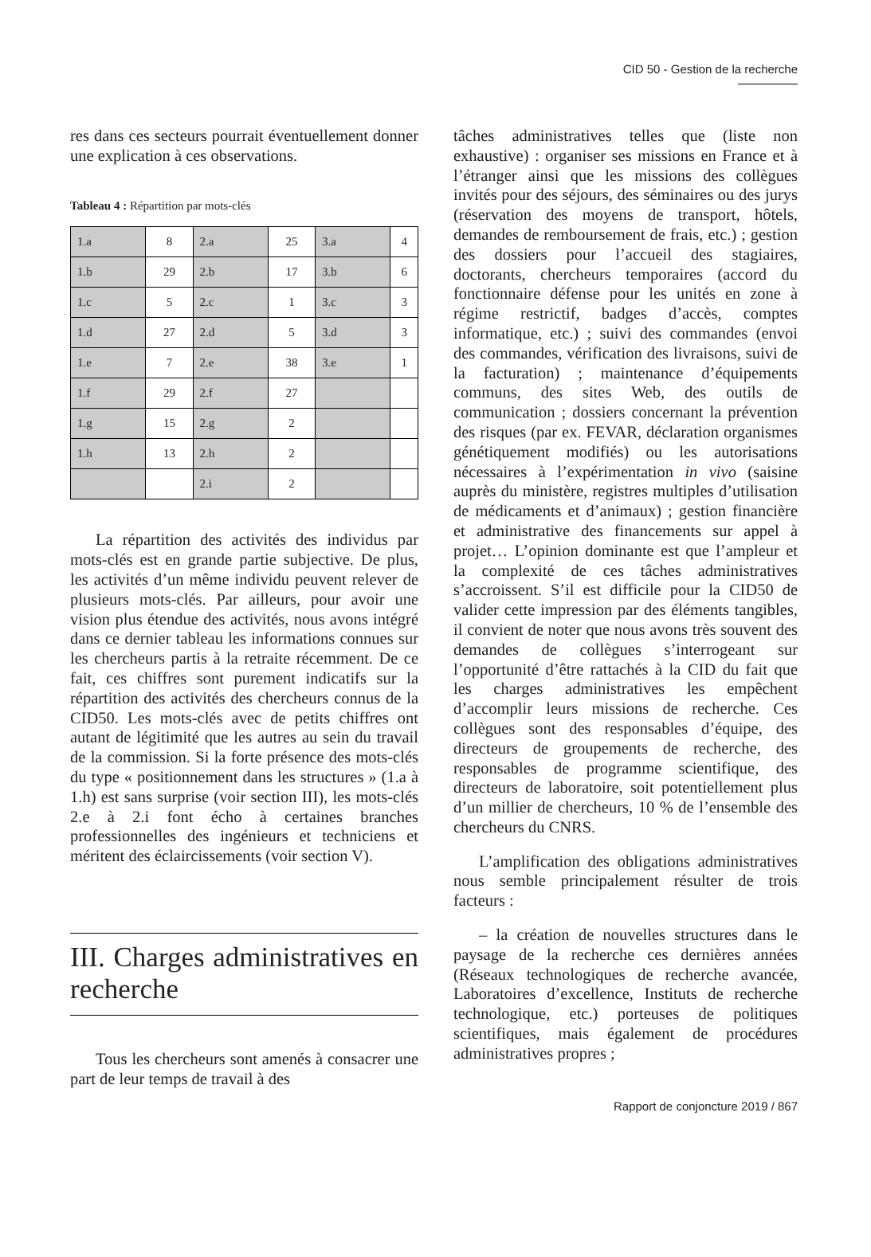CID 50 - Gestion de la recherche
res dans ces secteurs pourrait éventuellement donner une explication à ces observations.
Tableau 4 : Répartition par mots-clés
| 1.a | 8 | 2.a | 25 | 3.a | 4 |
| 1.b | 29 | 2.b | 17 | 3.b | 6 |
| 1.c | 5 | 2.c | 1 | 3.c | 3 |
| 1.d | 27 | 2.d | 5 | 3.d | 3 |
| 1.e | 7 | 2.e | 38 | 3.e | 1 |
| 1.f | 29 | 2.f | 27 | | |
| 1.g | 15 | 2.g | 2 | | |
| 1.h | 13 | 2.h | 2 | | |
| | | 2.i | 2 | | |
La répartition des activités des individus par mots-clés est en grande partie subjective. De plus, les activités d’un même individu peuvent relever de plusieurs mots-clés. Par ailleurs, pour avoir une vision plus étendue des activités, nous avons intégré dans ce dernier tableau les informations connues sur les chercheurs partis à la retraite récemment. De ce fait, ces chiffres sont purement indicatifs sur la répartition des activités des chercheurs connus de la CID50. Les mots-clés avec de petits chiffres ont autant de légitimité que les autres au sein du travail de la commission. Si la forte présence des mots-clés du type « positionnement dans les structures » (1.a à 1.h) est sans surprise (voir section III), les mots-clés 2.e à 2.i font écho à certaines branches professionnelles des ingénieurs et techniciens et méritent des éclaircissements (voir section V).
III. Charges administratives en recherche
Tous les chercheurs sont amenés à consacrer une part de leur temps de travail à des
tâches administratives telles que (liste non exhaustive) : organiser ses missions en France et à l’étranger ainsi que les missions des collègues invités pour des séjours, des séminaires ou des jurys (réservation des moyens de transport, hôtels, demandes de remboursement de frais, etc.) ; gestion des dossiers pour l’accueil des stagiaires, doctorants, chercheurs temporaires (accord du fonctionnaire défense pour les unités en zone à régime restrictif, badges d’accès, comptes informatique, etc.) ; suivi des commandes (envoi des commandes, vérification des livraisons, suivi de la facturation) ; maintenance d’équipements communs, des sites Web, des outils de communication ; dossiers concernant la prévention des risques (par ex. FEVAR, déclaration organismes génétiquement modifiés) ou les autorisations nécessaires à l’expérimentation in vivo (saisine auprès du ministère, registres multiples d’utilisation de médicaments et d’animaux) ; gestion financière et administrative des financements sur appel à projet… L’opinion dominante est que l’ampleur et la complexité de ces tâches administratives s’accroissent. S’il est difficile pour la CID50 de valider cette impression par des éléments tangibles, il convient de noter que nous avons très souvent des demandes de collègues s’interrogeant sur l’opportunité d’être rattachés à la CID du fait que les charges administratives les empêchent d’accomplir leurs missions de recherche. Ces collègues sont des responsables d’équipe, des directeurs de groupements de recherche, des responsables de programme scientifique, des directeurs de laboratoire, soit potentiellement plus d’un millier de chercheurs, 10 % de l’ensemble des chercheurs du CNRS.
L’amplification des obligations administratives nous semble principalement résulter de trois facteurs :
– la création de nouvelles structures dans le paysage de la recherche ces dernières années (Réseaux technologiques de recherche avancée, Laboratoires d’excellence, Instituts de recherche technologique, etc.) porteuses de politiques scientifiques, mais également de procédures administratives propres ;
Rapport de conjoncture 2019 / 867